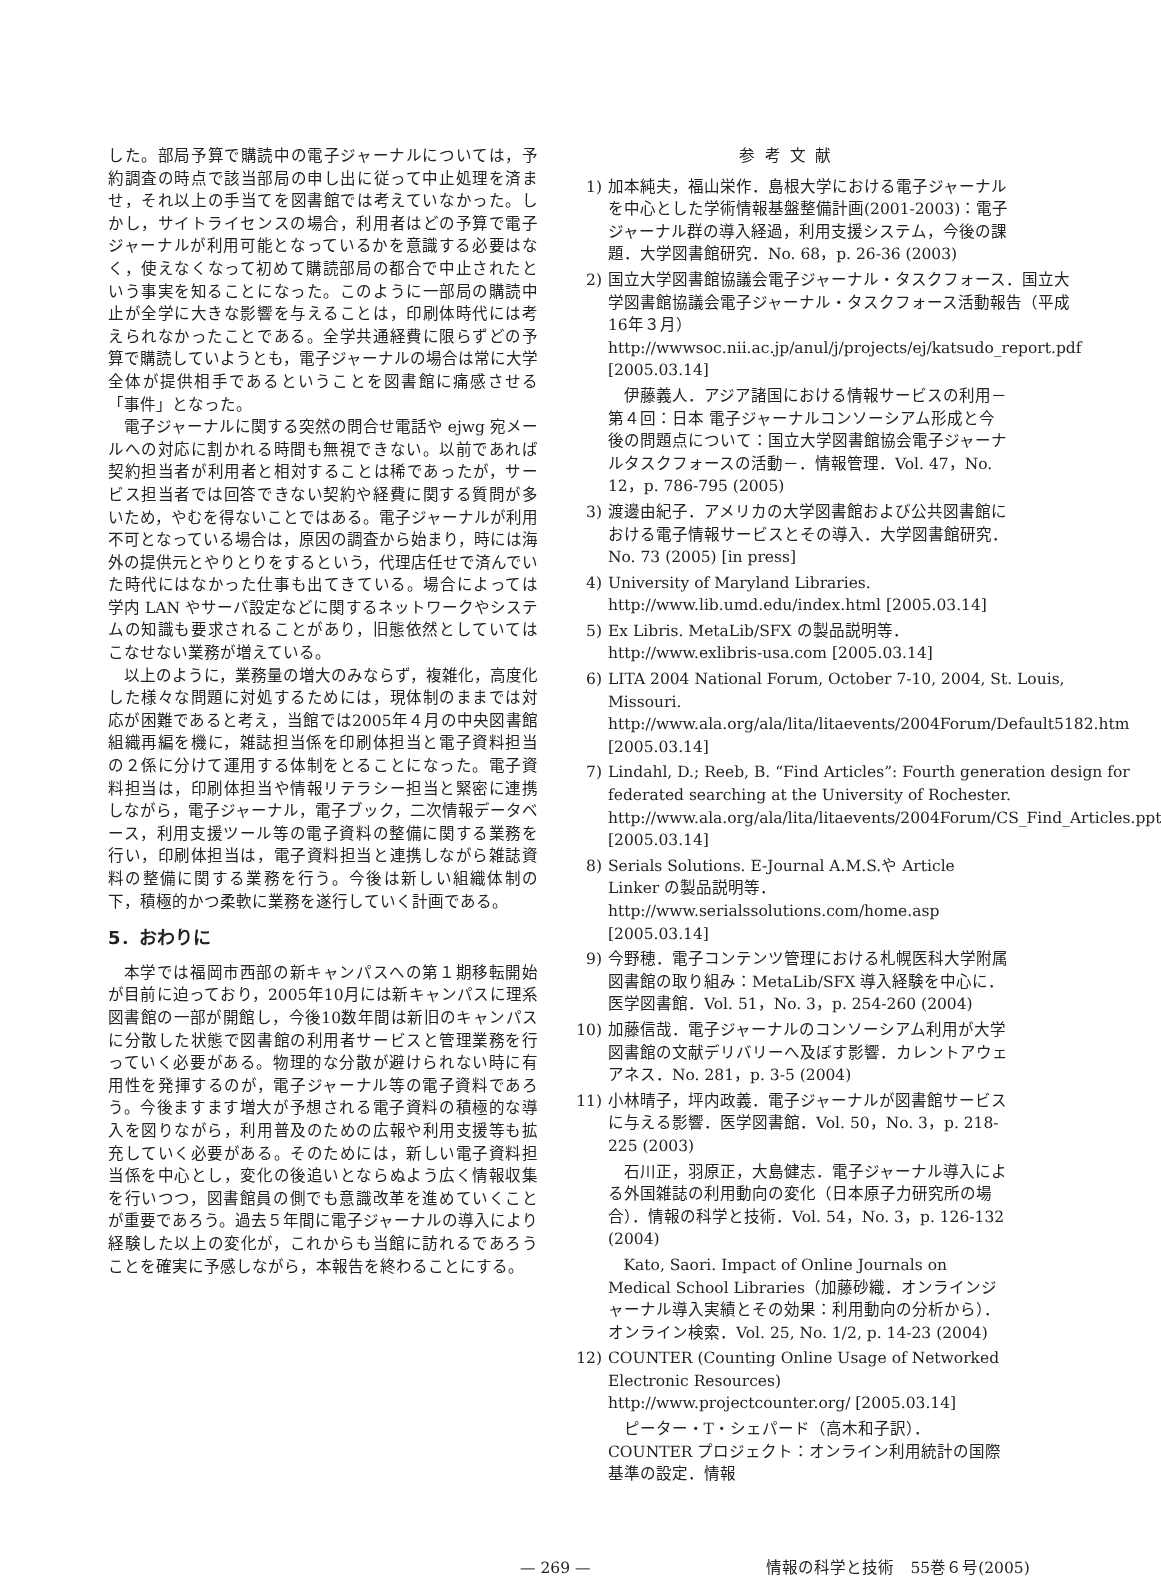した。部局予算で購読中の電子ジャーナルについては，予約調査の時点で該当部局の申し出に従って中止処理を済ませ，それ以上の手当てを図書館では考えていなかった。しかし，サイトライセンスの場合，利用者はどの予算で電子ジャーナルが利用可能となっているかを意識する必要はなく，使えなくなって初めて購読部局の都合で中止されたという事実を知ることになった。このように一部局の購読中止が全学に大きな影響を与えることは，印刷体時代には考えられなかったことである。全学共通経費に限らずどの予算で購読していようとも，電子ジャーナルの場合は常に大学全体が提供相手であるということを図書館に痛感させる「事件」となった。
電子ジャーナルに関する突然の問合せ電話や ejwg 宛メールへの対応に割かれる時間も無視できない。以前であれば契約担当者が利用者と相対することは稀であったが，サービス担当者では回答できない契約や経費に関する質問が多いため，やむを得ないことではある。電子ジャーナルが利用不可となっている場合は，原因の調査から始まり，時には海外の提供元とやりとりをするという，代理店任せで済んでいた時代にはなかった仕事も出てきている。場合によっては学内 LAN やサーバ設定などに関するネットワークやシステムの知識も要求されることがあり，旧態依然としていてはこなせない業務が増えている。
以上のように，業務量の増大のみならず，複雑化，高度化した様々な問題に対処するためには，現体制のままでは対応が困難であると考え，当館では2005年４月の中央図書館組織再編を機に，雑誌担当係を印刷体担当と電子資料担当の２係に分けて運用する体制をとることになった。電子資料担当は，印刷体担当や情報リテラシー担当と緊密に連携しながら，電子ジャーナル，電子ブック，二次情報データベース，利用支援ツール等の電子資料の整備に関する業務を行い，印刷体担当は，電子資料担当と連携しながら雑誌資料の整備に関する業務を行う。今後は新しい組織体制の下，積極的かつ柔軟に業務を遂行していく計画である。
5．おわりに
本学では福岡市西部の新キャンパスへの第１期移転開始が目前に迫っており，2005年10月には新キャンパスに理系図書館の一部が開館し，今後10数年間は新旧のキャンパスに分散した状態で図書館の利用者サービスと管理業務を行っていく必要がある。物理的な分散が避けられない時に有用性を発揮するのが，電子ジャーナル等の電子資料であろう。今後ますます増大が予想される電子資料の積極的な導入を図りながら，利用普及のための広報や利用支援等も拡充していく必要がある。そのためには，新しい電子資料担当係を中心とし，変化の後追いとならぬよう広く情報収集を行いつつ，図書館員の側でも意識改革を進めていくことが重要であろう。過去５年間に電子ジャーナルの導入により経験した以上の変化が，これからも当館に訪れるであろうことを確実に予感しながら，本報告を終わることにする。
参考文献
1) 加本純夫，福山栄作．島根大学における電子ジャーナルを中心とした学術情報基盤整備計画(2001-2003)：電子ジャーナル群の導入経過，利用支援システム，今後の課題．大学図書館研究．No. 68，p. 26-36 (2003)
2) 国立大学図書館協議会電子ジャーナル・タスクフォース．国立大学図書館協議会電子ジャーナル・タスクフォース活動報告（平成16年３月） http://wwwsoc.nii.ac.jp/anul/j/projects/ej/katsudo_report.pdf [2005.03.14]
伊藤義人．アジア諸国における情報サービスの利用－第４回：日本 電子ジャーナルコンソーシアム形成と今後の問題点について：国立大学図書館協会電子ジャーナルタスクフォースの活動－．情報管理．Vol. 47，No. 12，p. 786-795 (2005)
3) 渡邊由紀子．アメリカの大学図書館および公共図書館における電子情報サービスとその導入．大学図書館研究．No. 73 (2005) [in press]
4) University of Maryland Libraries. http://www.lib.umd.edu/index.html [2005.03.14]
5) Ex Libris. MetaLib/SFX の製品説明等．http://www.exlibris-usa.com [2005.03.14]
6) LITA 2004 National Forum, October 7-10, 2004, St. Louis, Missouri. http://www.ala.org/ala/lita/litaevents/2004Forum/Default5182.htm [2005.03.14]
7) Lindahl, D.; Reeb, B. “Find Articles”: Fourth generation design for federated searching at the University of Rochester. http://www.ala.org/ala/lita/litaevents/2004Forum/CS_Find_Articles.ppt [2005.03.14]
8) Serials Solutions. E-Journal A.M.S.や Article Linker の製品説明等．http://www.serialssolutions.com/home.asp [2005.03.14]
9) 今野穂．電子コンテンツ管理における札幌医科大学附属図書館の取り組み：MetaLib/SFX 導入経験を中心に．医学図書館．Vol. 51，No. 3，p. 254-260 (2004)
10) 加藤信哉．電子ジャーナルのコンソーシアム利用が大学図書館の文献デリバリーへ及ぼす影響．カレントアウェアネス．No. 281，p. 3-5 (2004)
11) 小林晴子，坪内政義．電子ジャーナルが図書館サービスに与える影響．医学図書館．Vol. 50，No. 3，p. 218-225 (2003)
石川正，羽原正，大島健志．電子ジャーナル導入による外国雑誌の利用動向の変化（日本原子力研究所の場合）．情報の科学と技術．Vol. 54，No. 3，p. 126-132 (2004)
Kato, Saori. Impact of Online Journals on Medical School Libraries（加藤砂織．オンラインジャーナル導入実績とその効果：利用動向の分析から）．オンライン検索．Vol. 25, No. 1/2, p. 14-23 (2004)
12) COUNTER (Counting Online Usage of Networked Electronic Resources) http://www.projectcounter.org/ [2005.03.14]
ピーター・T・シェパード（高木和子訳）．COUNTER プロジェクト：オンライン利用統計の国際基準の設定．情報
— 269 — 情報の科学と技術　55巻６号(2005)